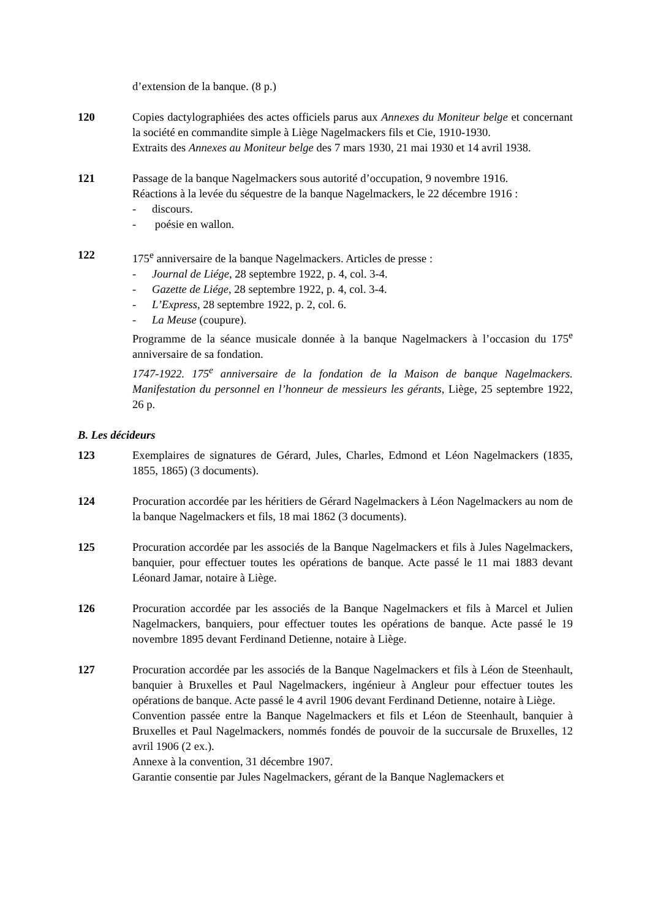d’extension de la banque. (8 p.)
120 Copies dactylographiées des actes officiels parus aux Annexes du Moniteur belge et concernant la société en commandite simple à Liège Nagelmackers fils et Cie, 1910-1930.
Extraits des Annexes au Moniteur belge des 7 mars 1930, 21 mai 1930 et 14 avril 1938.
121 Passage de la banque Nagelmackers sous autorité d’occupation, 9 novembre 1916.
Réactions à la levée du séquestre de la banque Nagelmackers, le 22 décembre 1916 :
- discours.
- poésie en wallon.
122 175<sup>e</sup> anniversaire de la banque Nagelmackers. Articles de presse :
- Journal de Liége, 28 septembre 1922, p. 4, col. 3-4.
- Gazette de Liége, 28 septembre 1922, p. 4, col. 3-4.
- L’Express, 28 septembre 1922, p. 2, col. 6.
- La Meuse (coupure).
Programme de la séance musicale donnée à la banque Nagelmackers à l’occasion du 175<sup>e</sup> anniversaire de sa fondation.
1747-1922. 175<sup>e</sup> anniversaire de la fondation de la Maison de banque Nagelmackers. Manifestation du personnel en l’honneur de messieurs les gérants, Liège, 25 septembre 1922, 26 p.
B. Les décideurs
123 Exemplaires de signatures de Gérard, Jules, Charles, Edmond et Léon Nagelmackers (1835, 1855, 1865) (3 documents).
124 Procuration accordée par les héritiers de Gérard Nagelmackers à Léon Nagelmackers au nom de la banque Nagelmackers et fils, 18 mai 1862 (3 documents).
125 Procuration accordée par les associés de la Banque Nagelmackers et fils à Jules Nagelmackers, banquier, pour effectuer toutes les opérations de banque. Acte passé le 11 mai 1883 devant Léonard Jamar, notaire à Liège.
126 Procuration accordée par les associés de la Banque Nagelmackers et fils à Marcel et Julien Nagelmackers, banquiers, pour effectuer toutes les opérations de banque. Acte passé le 19 novembre 1895 devant Ferdinand Detienne, notaire à Liège.
127 Procuration accordée par les associés de la Banque Nagelmackers et fils à Léon de Steenhault, banquier à Bruxelles et Paul Nagelmackers, ingénieur à Angleur pour effectuer toutes les opérations de banque. Acte passé le 4 avril 1906 devant Ferdinand Detienne, notaire à Liège.
Convention passée entre la Banque Nagelmackers et fils et Léon de Steenhault, banquier à Bruxelles et Paul Nagelmackers, nommés fondés de pouvoir de la succursale de Bruxelles, 12 avril 1906 (2 ex.).
Annexe à la convention, 31 décembre 1907.
Garantie consentie par Jules Nagelmackers, gérant de la Banque Naglemackers et